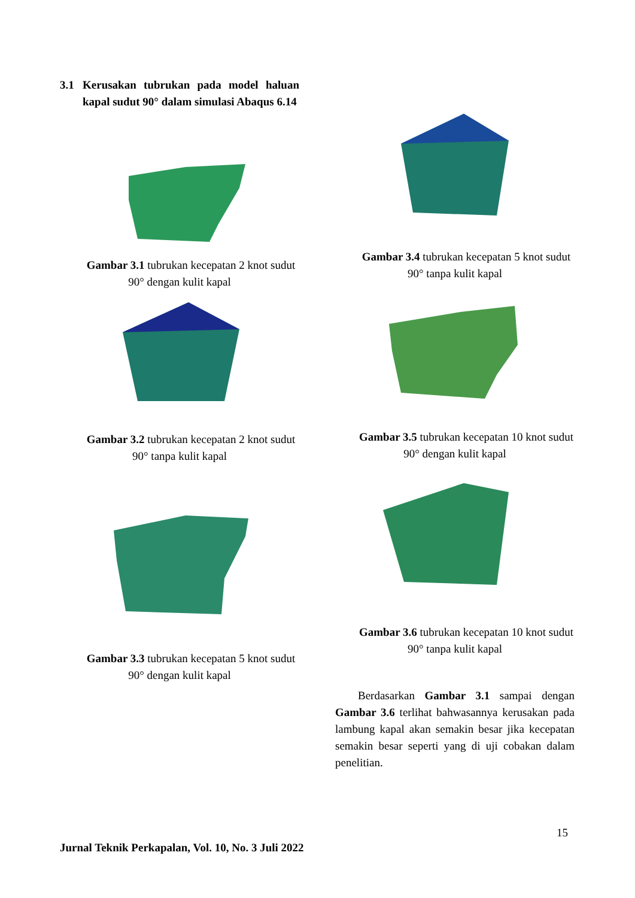3.1 Kerusakan tubrukan pada model haluan kapal sudut 90° dalam simulasi Abaqus 6.14
Gambar 3.1 tubrukan kecepatan 2 knot sudut 90° dengan kulit kapal
Gambar 3.2 tubrukan kecepatan 2 knot sudut 90° tanpa kulit kapal
Gambar 3.3 tubrukan kecepatan 5 knot sudut 90° dengan kulit kapal
Gambar 3.4 tubrukan kecepatan 5 knot sudut 90° tanpa kulit kapal
Gambar 3.5 tubrukan kecepatan 10 knot sudut 90° dengan kulit kapal
Gambar 3.6 tubrukan kecepatan 10 knot sudut 90° tanpa kulit kapal
Berdasarkan Gambar 3.1 sampai dengan Gambar 3.6 terlihat bahwasannya kerusakan pada lambung kapal akan semakin besar jika kecepatan semakin besar seperti yang di uji cobakan dalam penelitian.
15
Jurnal Teknik Perkapalan, Vol. 10, No. 3 Juli 2022